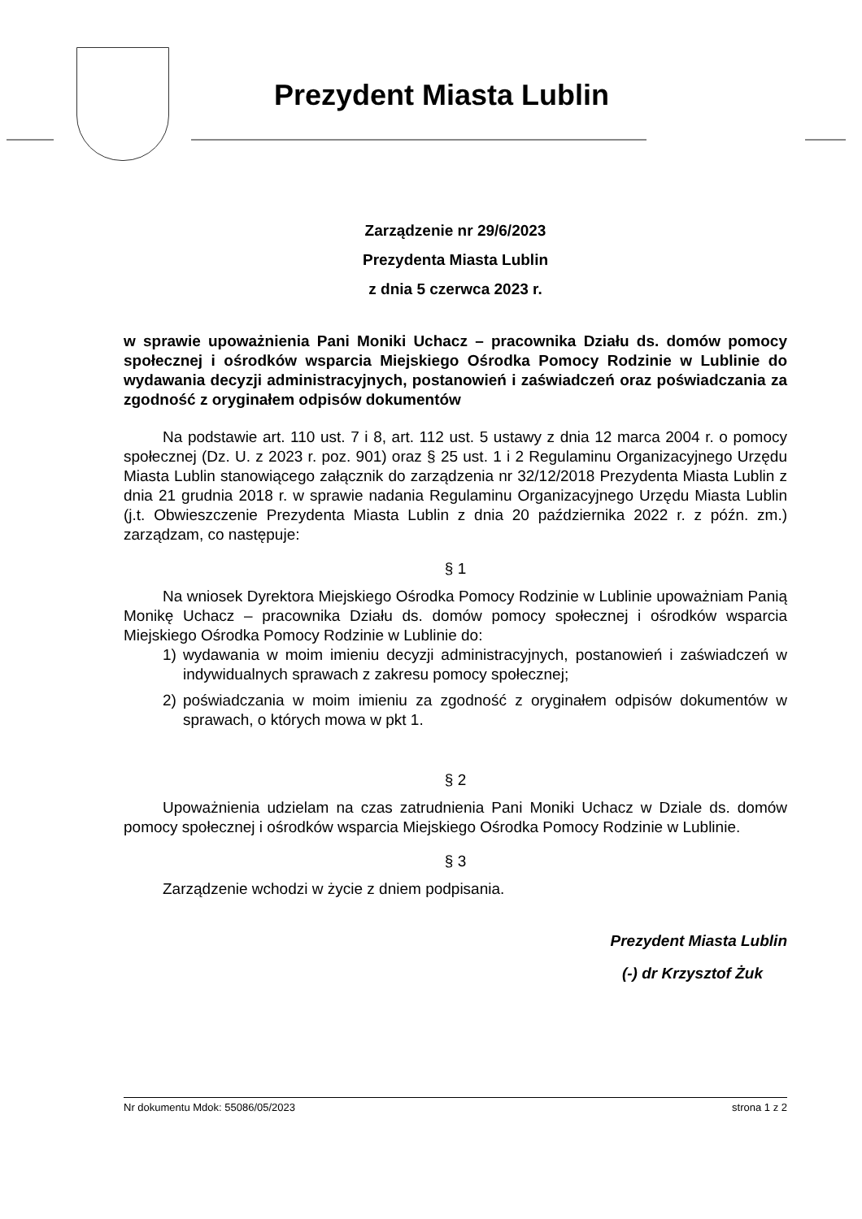Prezydent Miasta Lublin
Zarządzenie nr 29/6/2023
Prezydenta Miasta Lublin
z dnia 5 czerwca 2023 r.
w sprawie upoważnienia Pani Moniki Uchacz – pracownika Działu ds. domów pomocy społecznej i ośrodków wsparcia Miejskiego Ośrodka Pomocy Rodzinie w Lublinie do wydawania decyzji administracyjnych, postanowień i zaświadczeń oraz poświadczania za zgodność z oryginałem odpisów dokumentów
Na podstawie art. 110 ust. 7 i 8, art. 112 ust. 5 ustawy z dnia 12 marca 2004 r. o pomocy społecznej (Dz. U. z 2023 r. poz. 901) oraz § 25 ust. 1 i 2 Regulaminu Organizacyjnego Urzędu Miasta Lublin stanowiącego załącznik do zarządzenia nr 32/12/2018 Prezydenta Miasta Lublin z dnia 21 grudnia 2018 r. w sprawie nadania Regulaminu Organizacyjnego Urzędu Miasta Lublin (j.t. Obwieszczenie Prezydenta Miasta Lublin z dnia 20 października 2022 r. z późn. zm.) zarządzam, co następuje:
§ 1
Na wniosek Dyrektora Miejskiego Ośrodka Pomocy Rodzinie w Lublinie upoważniam Panią Monikę Uchacz – pracownika Działu ds. domów pomocy społecznej i ośrodków wsparcia Miejskiego Ośrodka Pomocy Rodzinie w Lublinie do:
1) wydawania w moim imieniu decyzji administracyjnych, postanowień i zaświadczeń w indywidualnych sprawach z zakresu pomocy społecznej;
2) poświadczania w moim imieniu za zgodność z oryginałem odpisów dokumentów w sprawach, o których mowa w pkt 1.
§ 2
Upoważnienia udzielam na czas zatrudnienia Pani Moniki Uchacz w Dziale ds. domów pomocy społecznej i ośrodków wsparcia Miejskiego Ośrodka Pomocy Rodzinie w Lublinie.
§ 3
Zarządzenie wchodzi w życie z dniem podpisania.
Prezydent Miasta Lublin
(-) dr Krzysztof Żuk
Nr dokumentu Mdok: 55086/05/2023 strona 1 z 2